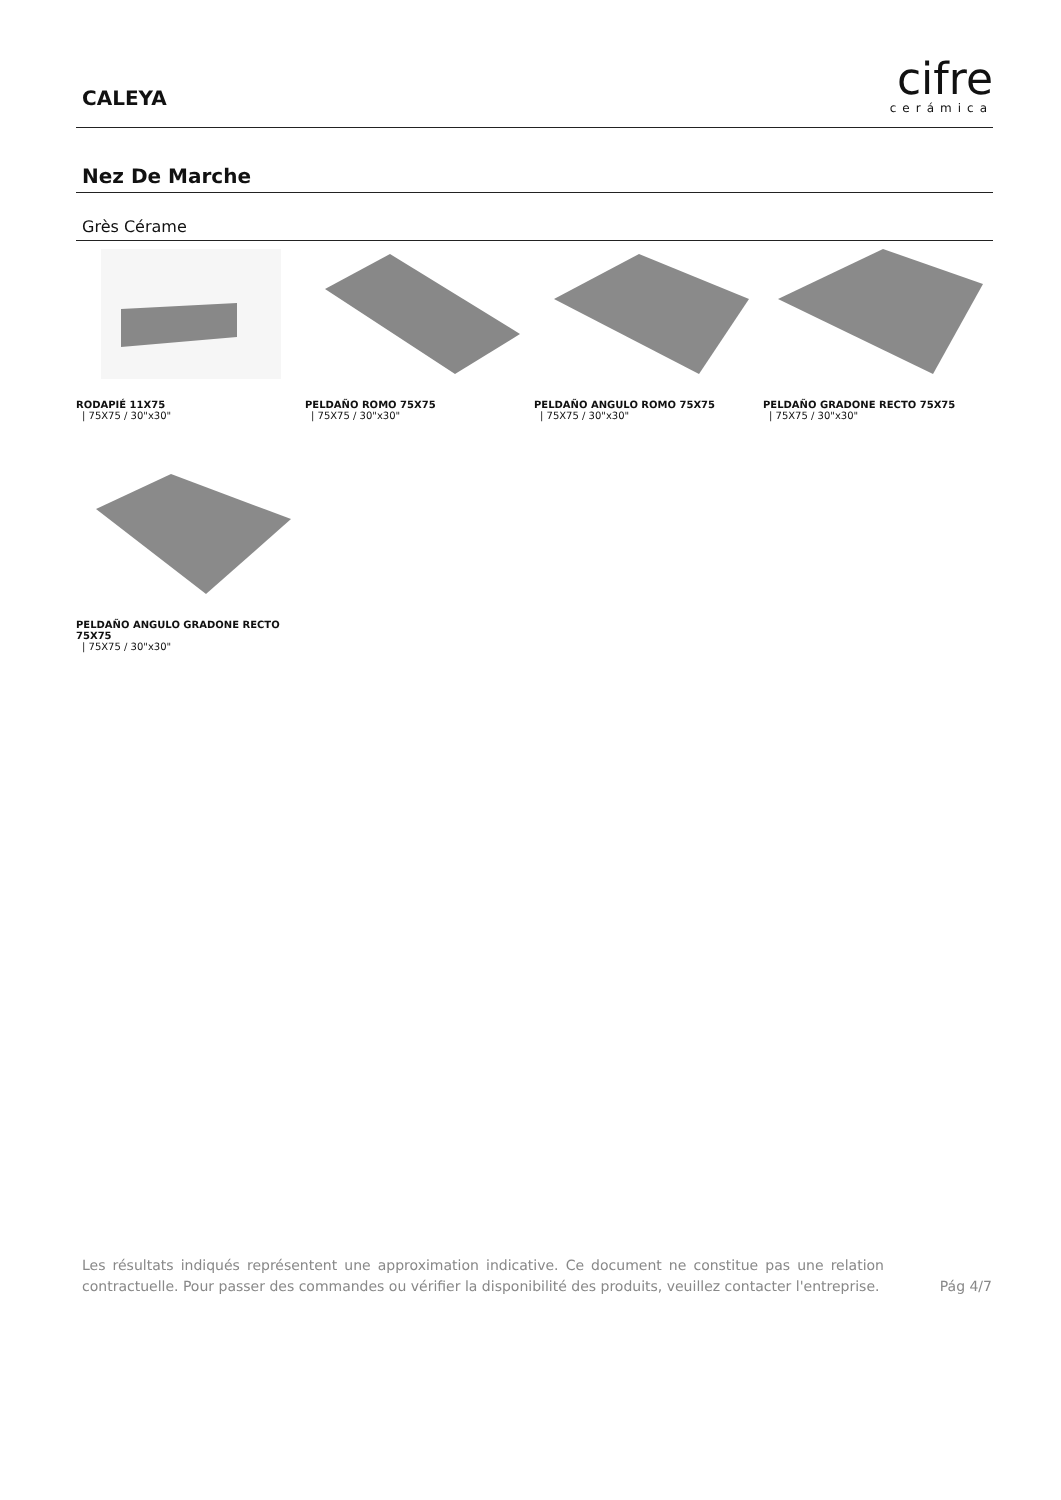CALEYA
cifre
cerámica
Nez De Marche
Grès Cérame
RODAPIÉ 11X75
| 75X75 / 30"x30"
PELDAÑO ROMO 75X75
| 75X75 / 30"x30"
PELDAÑO ANGULO ROMO 75X75
| 75X75 / 30"x30"
PELDAÑO GRADONE RECTO 75X75
| 75X75 / 30"x30"
PELDAÑO ANGULO GRADONE RECTO 75X75
| 75X75 / 30"x30"
Les résultats indiqués représentent une approximation indicative. Ce document ne constitue pas une relation contractuelle. Pour passer des commandes ou vérifier la disponibilité des produits, veuillez contacter l'entreprise.
Pág 4/7